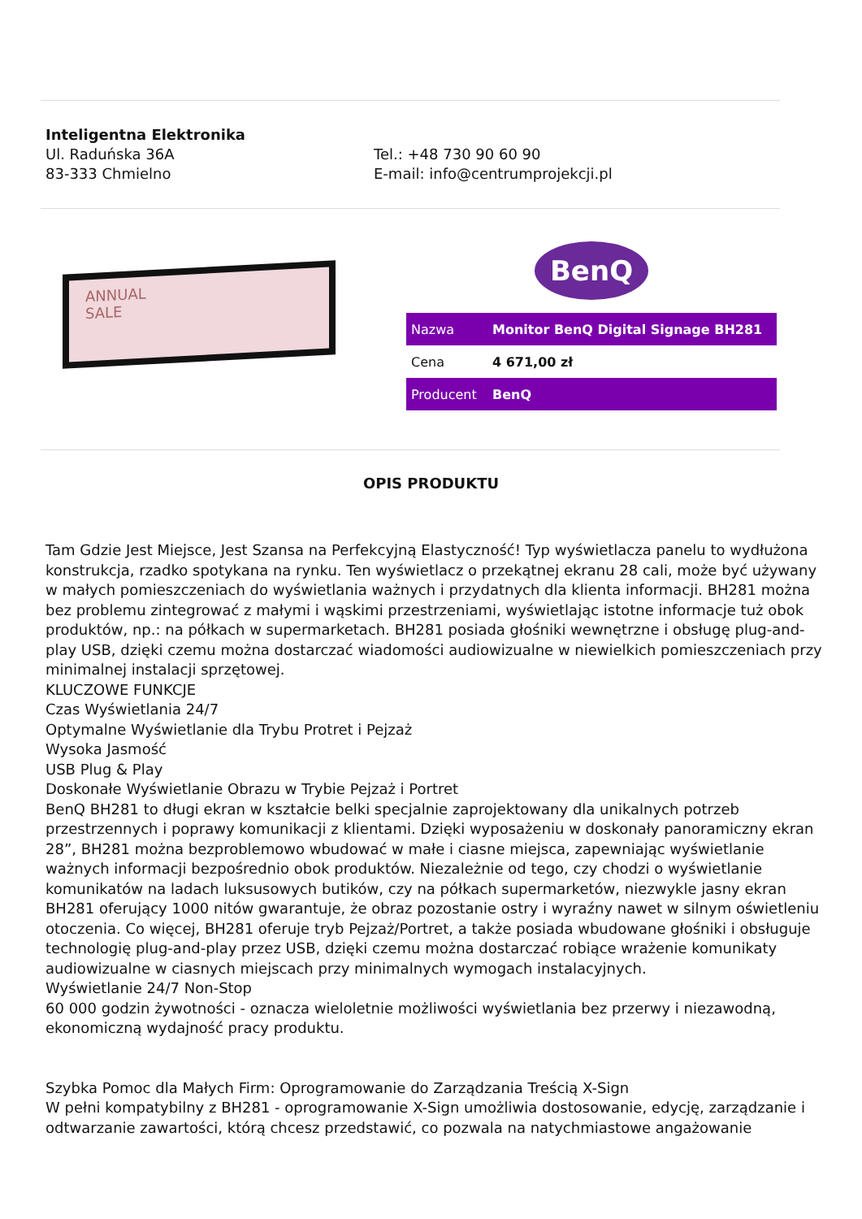Inteligentna Elektronika
Ul. Raduńska 36A
83-333 Chmielno
Tel.: +48 730 90 60 90
E-mail: info@centrumprojekcji.pl
ANNUAL
SALE
BenQ
| Nazwa | Monitor BenQ Digital Signage BH281 |
| Cena | 4 671,00 zł |
| Producent | BenQ |
OPIS PRODUKTU
Tam Gdzie Jest Miejsce, Jest Szansa na Perfekcyjną Elastyczność! Typ wyświetlacza panelu to wydłużona konstrukcja, rzadko spotykana na rynku. Ten wyświetlacz o przekątnej ekranu 28 cali, może być używany w małych pomieszczeniach do wyświetlania ważnych i przydatnych dla klienta informacji. BH281 można bez problemu zintegrować z małymi i wąskimi przestrzeniami, wyświetlając istotne informacje tuż obok produktów, np.: na półkach w supermarketach. BH281 posiada głośniki wewnętrzne i obsługę plug-and-play USB, dzięki czemu można dostarczać wiadomości audiowizualne w niewielkich pomieszczeniach przy minimalnej instalacji sprzętowej.
KLUCZOWE FUNKCJE
Czas Wyświetlania 24/7
Optymalne Wyświetlanie dla Trybu Protret i Pejzaż
Wysoka Jasmość
USB Plug & Play
Doskonałe Wyświetlanie Obrazu w Trybie Pejzaż i Portret
BenQ BH281 to długi ekran w kształcie belki specjalnie zaprojektowany dla unikalnych potrzeb przestrzennych i poprawy komunikacji z klientami. Dzięki wyposażeniu w doskonały panoramiczny ekran 28”, BH281 można bezproblemowo wbudować w małe i ciasne miejsca, zapewniając wyświetlanie ważnych informacji bezpośrednio obok produktów. Niezależnie od tego, czy chodzi o wyświetlanie komunikatów na ladach luksusowych butików, czy na półkach supermarketów, niezwykle jasny ekran BH281 oferujący 1000 nitów gwarantuje, że obraz pozostanie ostry i wyraźny nawet w silnym oświetleniu otoczenia. Co więcej, BH281 oferuje tryb Pejzaż/Portret, a także posiada wbudowane głośniki i obsługuje technologię plug-and-play przez USB, dzięki czemu można dostarczać robiące wrażenie komunikaty audiowizualne w ciasnych miejscach przy minimalnych wymogach instalacyjnych.
Wyświetlanie 24/7 Non-Stop
60 000 godzin żywotności - oznacza wieloletnie możliwości wyświetlania bez przerwy i niezawodną, ekonomiczną wydajność pracy produktu.
Szybka Pomoc dla Małych Firm: Oprogramowanie do Zarządzania Treścią X-Sign
W pełni kompatybilny z BH281 - oprogramowanie X-Sign umożliwia dostosowanie, edycję, zarządzanie i odtwarzanie zawartości, którą chcesz przedstawić, co pozwala na natychmiastowe angażowanie